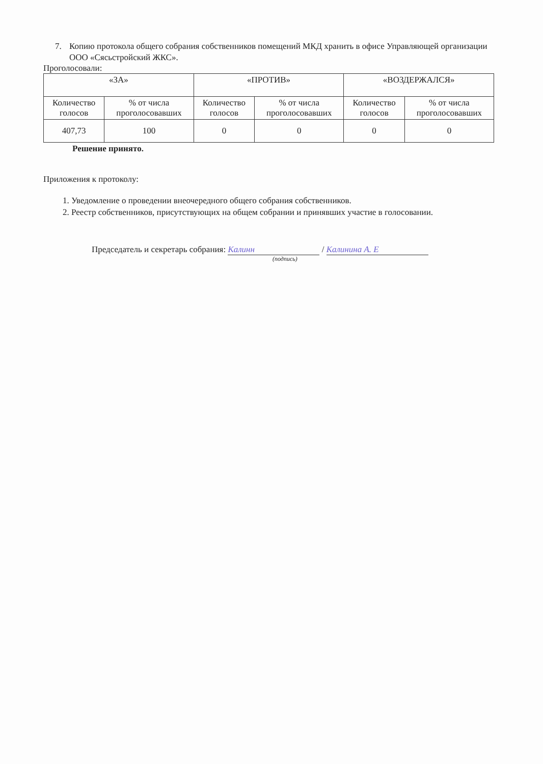7. Копию протокола общего собрания собственников помещений МКД хранить в офисе Управляющей организации ООО «Сясьстройский ЖКС».
Проголосовали:
| «ЗА» | | «ПРОТИВ» | | «ВОЗДЕРЖАЛСЯ» | |
| Количество голосов | % от числа проголосовавших | Количество голосов | % от числа проголосовавших | Количество голосов | % от числа проголосовавших |
| 407,73 | 100 | 0 | 0 | 0 | 0 |
Решение принято.
Приложения к протоколу:
1. Уведомление о проведении внеочередного общего собрания собственников.
2. Реестр собственников, присутствующих на общем собрании и принявших участие в голосовании.
Председатель и секретарь собрания: Калинн / Калинина А. Е
(подпись)